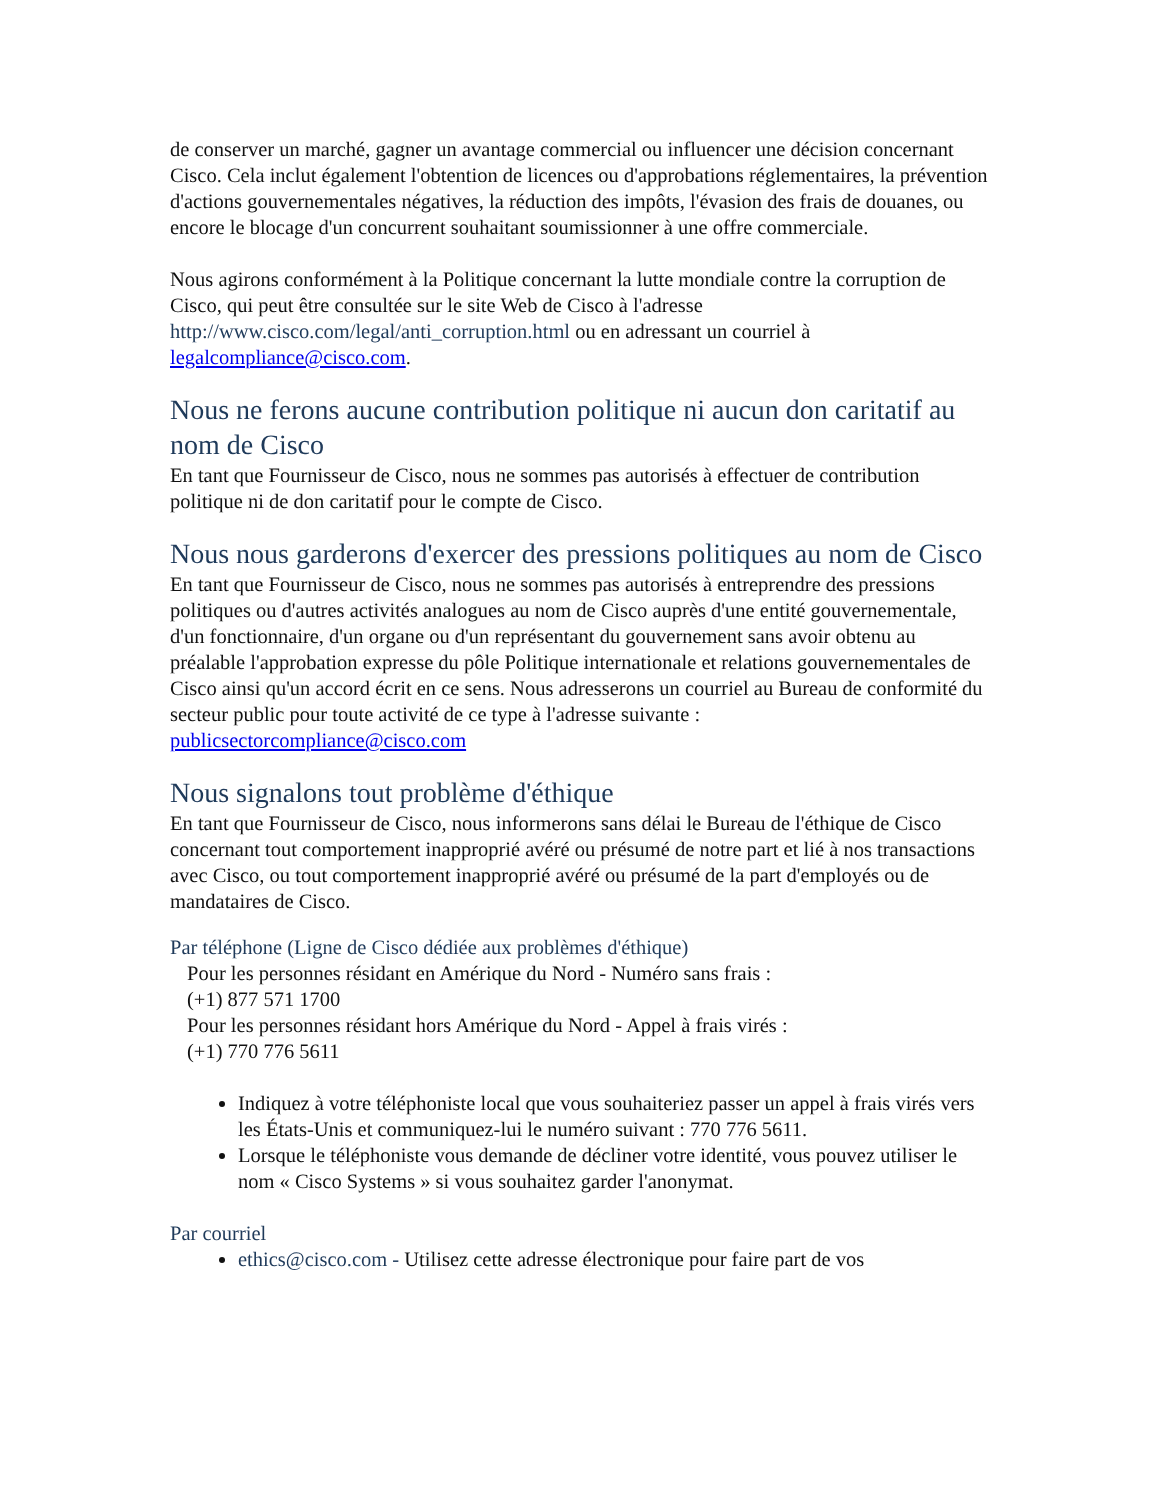de conserver un marché, gagner un avantage commercial ou influencer une décision concernant Cisco. Cela inclut également l'obtention de licences ou d'approbations réglementaires, la prévention d'actions gouvernementales négatives, la réduction des impôts, l'évasion des frais de douanes, ou encore le blocage d'un concurrent souhaitant soumissionner à une offre commerciale.
Nous agirons conformément à la Politique concernant la lutte mondiale contre la corruption de Cisco, qui peut être consultée sur le site Web de Cisco à l'adresse http://www.cisco.com/legal/anti_corruption.html ou en adressant un courriel à legalcompliance@cisco.com.
Nous ne ferons aucune contribution politique ni aucun don caritatif au nom de Cisco
En tant que Fournisseur de Cisco, nous ne sommes pas autorisés à effectuer de contribution politique ni de don caritatif pour le compte de Cisco.
Nous nous garderons d'exercer des pressions politiques au nom de Cisco
En tant que Fournisseur de Cisco, nous ne sommes pas autorisés à entreprendre des pressions politiques ou d'autres activités analogues au nom de Cisco auprès d'une entité gouvernementale, d'un fonctionnaire, d'un organe ou d'un représentant du gouvernement sans avoir obtenu au préalable l'approbation expresse du pôle Politique internationale et relations gouvernementales de Cisco ainsi qu'un accord écrit en ce sens. Nous adresserons un courriel au Bureau de conformité du secteur public pour toute activité de ce type à l'adresse suivante : publicsectorcompliance@cisco.com
Nous signalons tout problème d'éthique
En tant que Fournisseur de Cisco, nous informerons sans délai le Bureau de l'éthique de Cisco concernant tout comportement inapproprié avéré ou présumé de notre part et lié à nos transactions avec Cisco, ou tout comportement inapproprié avéré ou présumé de la part d'employés ou de mandataires de Cisco.
Par téléphone (Ligne de Cisco dédiée aux problèmes d'éthique)
Pour les personnes résidant en Amérique du Nord - Numéro sans frais :
(+1) 877 571 1700
Pour les personnes résidant hors Amérique du Nord - Appel à frais virés :
(+1) 770 776 5611
Indiquez à votre téléphoniste local que vous souhaiteriez passer un appel à frais virés vers les États-Unis et communiquez-lui le numéro suivant : 770 776 5611.
Lorsque le téléphoniste vous demande de décliner votre identité, vous pouvez utiliser le nom « Cisco Systems » si vous souhaitez garder l'anonymat.
Par courriel
ethics@cisco.com - Utilisez cette adresse électronique pour faire part de vos